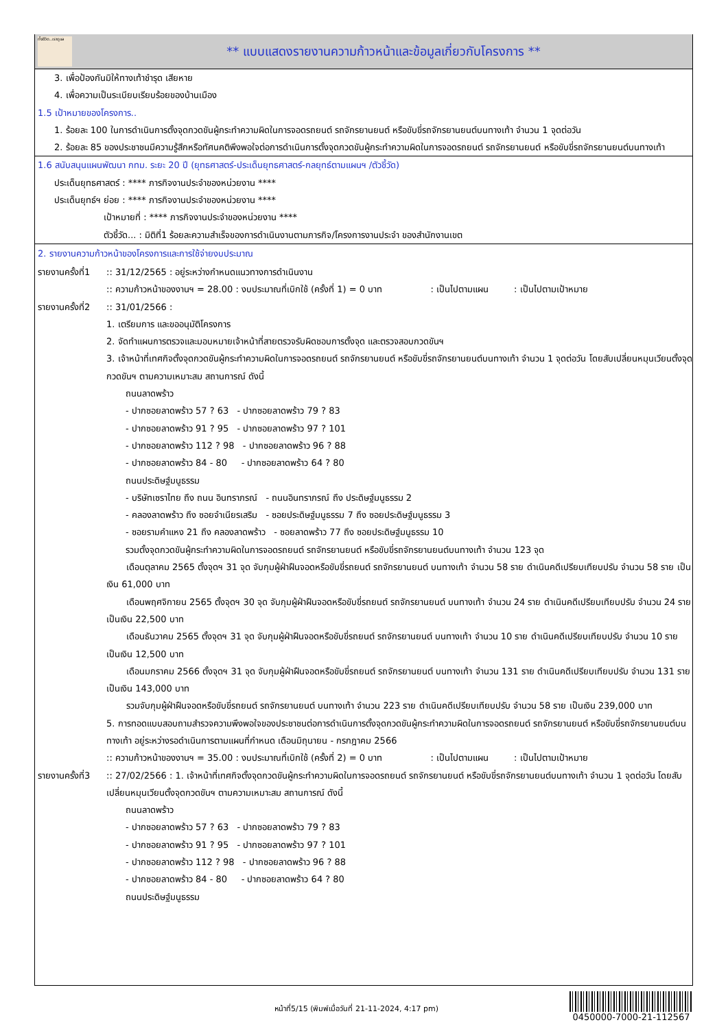ทั้งชีวิต..เราดูแล
** แบบแสดงรายงานความก้าวหน้าและข้อมูลเกี่ยวกับโครงการ **
3. เพื่อป้องกันมิให้ทางเท้าชำรุด เสียหาย
4. เพื่อความเป็นระเบียบเรียบร้อยของบ้านเมือง
1.5 เป้าหมายของโครงการ..
1. ร้อยละ 100 ในการดำเนินการตั้งจุดกวดขันผู้กระทำความผิดในการจอดรถยนต์ รถจักรยานยนต์ หรือขับขี่รถจักรยานยนต์บนทางเท้า จำนวน 1 จุดต่อวัน
2. ร้อยละ 85 ของประชาชนมีความรู้สึกหรือทัศนคติพึงพอใจต่อการดำเนินการตั้งจุดกวดขันผู้กระทำความผิดในการจอดรถยนต์ รถจักรยานยนต์ หรือขับขี่รถจักรยานยนต์บนทางเท้า
1.6 สนับสนุนแผนพัฒนา กทม. ระยะ 20 ปี (ยุทธศาสตร์-ประเด็นยุทธศาสตร์-กลยุทธ์ตามแผนฯ /ตัวชี้วัด)
ประเด็นยุทธศาสตร์ : **** ภารกิจงานประจำของหน่วยงาน ****
ประเด็นยุทธ์ฯ ย่อย : **** ภารกิจงานประจำของหน่วยงาน ****
เป้าหมายที่ : **** ภารกิจงานประจำของหน่วยงาน ****
ตัวชี้วัด... : มิติที่1 ร้อยละความสำเร็จของการดำเนินงานตามภารกิจ/โครงการงานประจำ ของสำนักงานเขต
2. รายงานความก้าวหน้าของโครงการและการใช้จ่ายงบประมาณ
รายงานครั้งที่1
:: 31/12/2565 : อยู่ระหว่างกำหนดแนวทางการดำเนินงาน
:: ความก้าวหน้าของงานฯ = 28.00 : งบประมาณที่เบิกใช้ (ครั้งที่ 1) = 0 บาท : เป็นไปตามแผน : เป็นไปตามเป้าหมาย
รายงานครั้งที่2
:: 31/01/2566 :
1. เตรียมการ และขออนุมัติโครงการ
2. จัดทำแผนการตรวจและมอบหมายเจ้าหน้าที่สายตรวจรับผิดชอบการตั้งจุด และตรวจสอบกวดขันฯ
3. เจ้าหน้าที่เทศกิจตั้งจุดกวดขันผู้กระทำความผิดในการจอดรถยนต์ รถจักรยานยนต์ หรือขับขี่รถจักรยานยนต์บนทางเท้า จำนวน 1 จุดต่อวัน โดยสับเปลี่ยนหมุนเวียนตั้งจุดกวดขันฯ ตามความเหมาะสม สถานการณ์ ดังนี้
ถนนลาดพร้าว
- ปากซอยลาดพร้าว 57 ? 63 - ปากซอยลาดพร้าว 79 ? 83
- ปากซอยลาดพร้าว 91 ? 95 - ปากซอยลาดพร้าว 97 ? 101
- ปากซอยลาดพร้าว 112 ? 98 - ปากซอยลาดพร้าว 96 ? 88
- ปากซอยลาดพร้าว 84 - 80 - ปากซอยลาดพร้าว 64 ? 80
ถนนประดิษฐ์มนูธรรม
- บริษัทเซราไทย ถึง ถนน อินทราภรณ์ - ถนนอินทราภรณ์ ถึง ประดิษฐ์มนูธรรม 2
- คลองลาดพร้าว ถึง ซอยจำเนียรเสริม - ซอยประดิษฐ์มนูธรรม 7 ถึง ซอยประดิษฐ์มนูธรรม 3
- ซอยรามคำแหง 21 ถึง คลองลาดพร้าว - ซอยลาดพร้าว 77 ถึง ซอยประดิษฐ์มนูธรรม 10
รวมตั้งจุดกวดขันผู้กระทำความผิดในการจอดรถยนต์ รถจักรยานยนต์ หรือขับขี่รถจักรยานยนต์บนทางเท้า จำนวน 123 จุด
เดือนตุลาคม 2565 ตั้งจุดฯ 31 จุด จับกุมผู้ฝ่าฝืนจอดหรือขับขี่รถยนต์ รถจักรยานยนต์ บนทางเท้า จำนวน 58 ราย ดำเนินคดีเปรียบเทียบปรับ จำนวน 58 ราย เป็นเงิน 61,000 บาท
เดือนพฤศจิกายน 2565 ตั้งจุดฯ 30 จุด จับกุมผู้ฝ่าฝืนจอดหรือขับขี่รถยนต์ รถจักรยานยนต์ บนทางเท้า จำนวน 24 ราย ดำเนินคดีเปรียบเทียบปรับ จำนวน 24 ราย เป็นเงิน 22,500 บาท
เดือนธันวาคม 2565 ตั้งจุดฯ 31 จุด จับกุมผู้ฝ่าฝืนจอดหรือขับขี่รถยนต์ รถจักรยานยนต์ บนทางเท้า จำนวน 10 ราย ดำเนินคดีเปรียบเทียบปรับ จำนวน 10 ราย เป็นเงิน 12,500 บาท
เดือนมกราคม 2566 ตั้งจุดฯ 31 จุด จับกุมผู้ฝ่าฝืนจอดหรือขับขี่รถยนต์ รถจักรยานยนต์ บนทางเท้า จำนวน 131 ราย ดำเนินคดีเปรียบเทียบปรับ จำนวน 131 ราย เป็นเงิน 143,000 บาท
รวมจับกุมผู้ฝ่าฝืนจอดหรือขับขี่รถยนต์ รถจักรยานยนต์ บนทางเท้า จำนวน 223 ราย ดำเนินคดีเปรียบเทียบปรับ จำนวน 58 ราย เป็นเงิน 239,000 บาท
5. การทอดแบบสอบถามสำรวจความพึงพอใจของประชาชนต่อการดำเนินการตั้งจุดกวดขันผู้กระทำความผิดในการจอดรถยนต์ รถจักรยานยนต์ หรือขับขี่รถจักรยานยนต์บนทางเท้า อยู่ระหว่างรอดำเนินการตามแผนที่กำหนด เดือนมิถุนายน - กรกฎาคม 2566
:: ความก้าวหน้าของงานฯ = 35.00 : งบประมาณที่เบิกใช้ (ครั้งที่ 2) = 0 บาท : เป็นไปตามแผน : เป็นไปตามเป้าหมาย
รายงานครั้งที่3
:: 27/02/2566 : 1. เจ้าหน้าที่เทศกิจตั้งจุดกวดขันผู้กระทำความผิดในการจอดรถยนต์ รถจักรยานยนต์ หรือขับขี่รถจักรยานยนต์บนทางเท้า จำนวน 1 จุดต่อวัน โดยสับเปลี่ยนหมุนเวียนตั้งจุดกวดขันฯ ตามความเหมาะสม สถานการณ์ ดังนี้
ถนนลาดพร้าว
- ปากซอยลาดพร้าว 57 ? 63 - ปากซอยลาดพร้าว 79 ? 83
- ปากซอยลาดพร้าว 91 ? 95 - ปากซอยลาดพร้าว 97 ? 101
- ปากซอยลาดพร้าว 112 ? 98 - ปากซอยลาดพร้าว 96 ? 88
- ปากซอยลาดพร้าว 84 - 80 - ปากซอยลาดพร้าว 64 ? 80
ถนนประดิษฐ์มนูธรรม
หน้าที่5/15 (พิมพ์เมื่อวันที่ 21-11-2024, 4:17 pm)
0450000-7000-21-112567